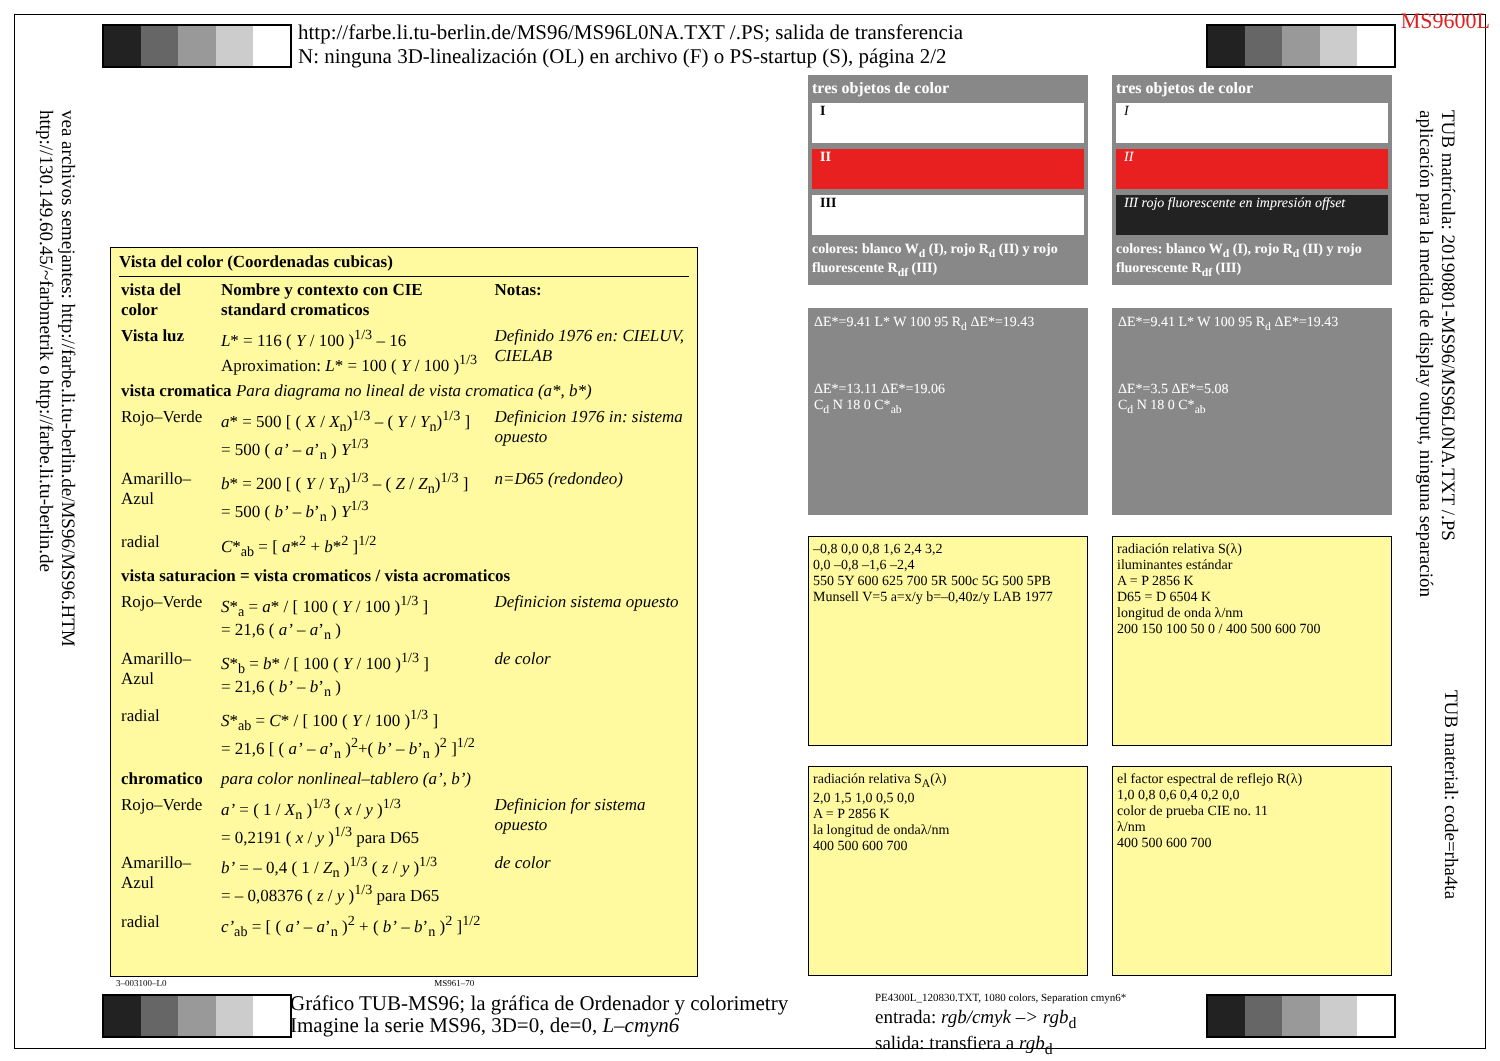MS9600L
http://farbe.li.tu-berlin.de/MS96/MS96L0NA.TXT /.PS; salida de transferencia
N: ninguna 3D-linealización (OL) en archivo (F) o PS-startup (S), página 2/2
vea archivos semejantes: http://farbe.li.tu-berlin.de/MS96/MS96.HTM
http://130.149.60.45/~farbmetrik o http://farbe.li.tu-berlin.de
TUB matrícula: 20190801-MS96/MS96L0NA.TXT /.PS
aplicación para la medida de display output, ninguna separación
TUB material: code=rha4ta
Vista del color (Coordenadas cubicas)
| vista del color | Nombre y contexto con CIE standard cromaticos | Notas: |
| Vista luz | L * = 116 ( Y / 100 )<sup>1/3</sup> – 16 Aproximation: L * = 100 ( Y / 100 )<sup>1/3</sup> | Definido 1976 en: CIELUV, CIELAB |
| vista cromatica Para diagrama no lineal de vista cromatica (a*, b*) | | |
| Rojo–Verde | a * = 500 [ ( X / X<sub>n</sub>)<sup>1/3</sup> – ( Y / Y<sub>n</sub>)<sup>1/3</sup> ] = 500 ( a’ – a ’<sub>n</sub> ) Y<sup>1/3</sup> | Definicion 1976 in: sistema opuesto |
| Amarillo–Azul | b * = 200 [ ( Y / Y<sub>n</sub>)<sup>1/3</sup> – ( Z / Z<sub>n</sub>)<sup>1/3</sup> ] = 500 ( b’ – b ’<sub>n</sub> ) Y<sup>1/3</sup> | n=D65 (redondeo) |
| radial | C *<sub>ab</sub> = [ a *<sup>2</sup> + b *<sup>2</sup> ]<sup>1/2</sup> | |
| vista saturacion = vista cromaticos / vista acromaticos | | |
| Rojo–Verde | S *<sub>a</sub> = a * / [ 100 ( Y / 100 )<sup>1/3</sup> ] = 21,6 ( a’ – a ’<sub>n</sub> ) | Definicion sistema opuesto |
| Amarillo–Azul | S *<sub>b</sub> = b * / [ 100 ( Y / 100 )<sup>1/3</sup> ] = 21,6 ( b’ – b ’<sub>n</sub> ) | de color |
| radial | S *<sub>ab</sub> = C * / [ 100 ( Y / 100 )<sup>1/3</sup> ] = 21,6 [ ( a’ – a ’<sub>n</sub> )<sup>2</sup>+( b’ – b ’<sub>n</sub> )<sup>2</sup> ]<sup>1/2</sup> | |
| chromatico | para color nonlineal–tablero (a’, b’) | |
| Rojo–Verde | a’ = ( 1 / X<sub>n</sub> )<sup>1/3</sup> ( x / y )<sup>1/3</sup> = 0,2191 ( x / y )<sup>1/3</sup> para D65 | Definicion for sistema opuesto |
| Amarillo–Azul | b’ = – 0,4 ( 1 / Z<sub>n</sub> )<sup>1/3</sup> ( z / y )<sup>1/3</sup> = – 0,08376 ( z / y )<sup>1/3</sup> para D65 | de color |
| radial | c’<sub>ab</sub> = [ ( a’ – a ’<sub>n</sub> )<sup>2</sup> + ( b’ – b ’<sub>n</sub> )<sup>2</sup> ]<sup>1/2</sup> | |
3–003100–L0 MS961–70
tres objetos de color
I
II
III
colores: blanco W<sub>d</sub> (I), rojo R<sub>d</sub> (II) y rojo fluorescente R<sub>df</sub> (III)
tres objetos de color
I
II
III rojo fluorescente en impresión offset
colores: blanco W<sub>d</sub> (I), rojo R<sub>d</sub> (II) y rojo fluorescente R<sub>df</sub> (III)
ΔE*=9.41 L* W 100 95 R<sub>d</sub> ΔE*=19.43
ΔE*=13.11 ΔE*=19.06
C<sub>d</sub> N 18 0 C*<sub>ab</sub>
ΔE*=9.41 L* W 100 95 R<sub>d</sub> ΔE*=19.43
ΔE*=3.5 ΔE*=5.08
C<sub>d</sub> N 18 0 C*<sub>ab</sub>
–0,8 0,0 0,8 1,6 2,4 3,2
0,0 –0,8 –1,6 –2,4
550 5Y 600 625 700 5R 500c 5G 500 5PB
Munsell V=5 a=x/y b=–0,40z/y LAB 1977
radiación relativa S(λ)
iluminantes estándar
A = P 2856 K
D65 = D 6504 K
longitud de onda λ/nm
200 150 100 50 0 / 400 500 600 700
radiación relativa S<sub>A</sub>(λ)
2,0 1,5 1,0 0,5 0,0
A = P 2856 K
la longitud de ondaλ/nm
400 500 600 700
el factor espectral de reflejo R(λ)
1,0 0,8 0,6 0,4 0,2 0,0
color de prueba CIE no. 11
λ/nm
400 500 600 700
Gráfico TUB-MS96; la gráfica de Ordenador y colorimetry
Imagine la serie MS96, 3D=0, de=0, L–cmyn6
PE4300L_120830.TXT, 1080 colors, Separation cmyn6*
entrada: rgb/cmyk –> rgb<sub>d</sub>
salida: transfiera a rgb<sub>d</sub>